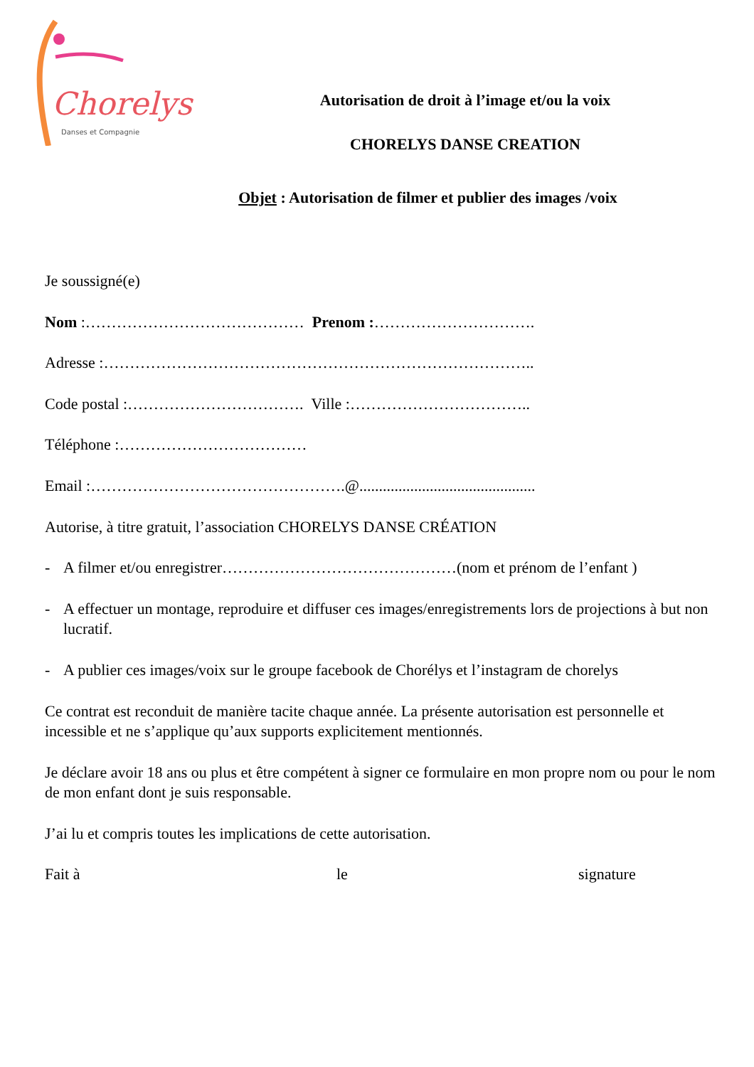Chorelys
Danses et Compagnie
Autorisation de droit à l’image et/ou la voix
CHORELYS DANSE CREATION
Objet : Autorisation de filmer et publier des images /voix
Je soussigné(e)
Nom :…………………………………… Prenom :………………………….
Adresse :………………………………………………………………………..
Code postal :……………………………. Ville :……………………………..
Téléphone :………………………………
Email :………………………………………….@.............................................
Autorise, à titre gratuit, l’association CHORELYS DANSE CRÉATION
- A filmer et/ou enregistrer………………………………………(nom et prénom de l’enfant )
- A effectuer un montage, reproduire et diffuser ces images/enregistrements lors de projections à but non lucratif.
- A publier ces images/voix sur le groupe facebook de Chorélys et l’instagram de chorelys
Ce contrat est reconduit de manière tacite chaque année. La présente autorisation est personnelle et incessible et ne s’applique qu’aux supports explicitement mentionnés.
Je déclare avoir 18 ans ou plus et être compétent à signer ce formulaire en mon propre nom ou pour le nom de mon enfant dont je suis responsable.
J’ai lu et compris toutes les implications de cette autorisation.
Fait à le signature